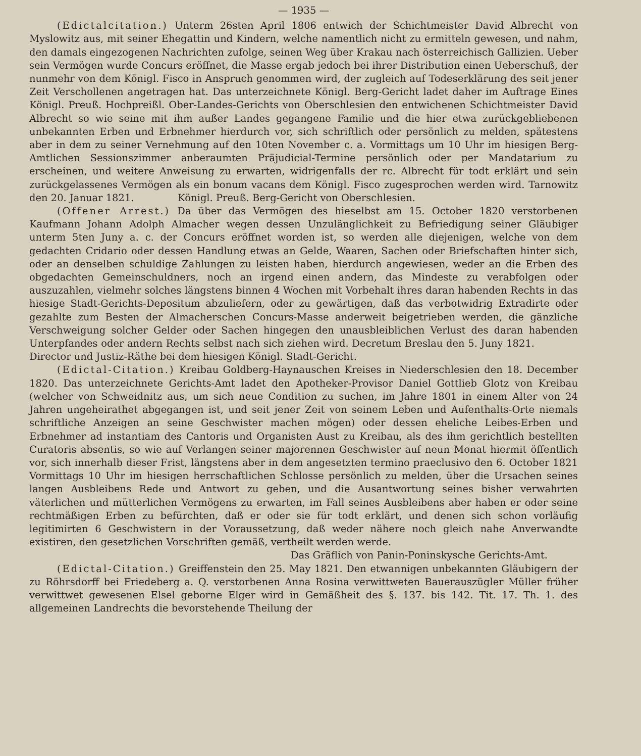— 1935 —
(Edictalcitation.) Unterm 26sten April 1806 entwich der Schichtmeister David Albrecht von Myslowitz aus, mit seiner Ehegattin und Kindern, welche namentlich nicht zu ermitteln gewesen, und nahm, den damals eingezogenen Nachrichten zufolge, seinen Weg über Krakau nach österreichisch Gallizien. Ueber sein Vermögen wurde Concurs eröffnet, die Masse ergab jedoch bei ihrer Distribution einen Ueberschuß, der nunmehr von dem Königl. Fisco in Anspruch genommen wird, der zugleich auf Todeserklärung des seit jener Zeit Verschollenen angetragen hat. Das unterzeichnete Königl. Berg-Gericht ladet daher im Auftrage Eines Königl. Preuß. Hochpreißl. Ober-Landes-Gerichts von Oberschlesien den entwichenen Schichtmeister David Albrecht so wie seine mit ihm außer Landes gegangene Familie und die hier etwa zurückgebliebenen unbekannten Erben und Erbnehmer hierdurch vor, sich schriftlich oder persönlich zu melden, spätestens aber in dem zu seiner Vernehmung auf den 10ten November c. a. Vormittags um 10 Uhr im hiesigen Berg-Amtlichen Sessionszimmer anberaumten Präjudicial-Termine persönlich oder per Mandatarium zu erscheinen, und weitere Anweisung zu erwarten, widrigenfalls der rc. Albrecht für todt erklärt und sein zurückgelassenes Vermögen als ein bonum vacans dem Königl. Fisco zugesprochen werden wird. Tarnowitz den 20. Januar 1821. Königl. Preuß. Berg-Gericht von Oberschlesien.
(Offener Arrest.) Da über das Vermögen des hieselbst am 15. October 1820 verstorbenen Kaufmann Johann Adolph Almacher wegen dessen Unzulänglichkeit zu Befriedigung seiner Gläubiger unterm 5ten Juny a. c. der Concurs eröffnet worden ist, so werden alle diejenigen, welche von dem gedachten Cridario oder dessen Handlung etwas an Gelde, Waaren, Sachen oder Briefschaften hinter sich, oder an denselben schuldige Zahlungen zu leisten haben, hierdurch angewiesen, weder an die Erben des obgedachten Gemeinschuldners, noch an irgend einen andern, das Mindeste zu verabfolgen oder auszuzahlen, vielmehr solches längstens binnen 4 Wochen mit Vorbehalt ihres daran habenden Rechts in das hiesige Stadt-Gerichts-Depositum abzuliefern, oder zu gewärtigen, daß das verbotwidrig Extradirte oder gezahlte zum Besten der Almacherschen Concurs-Masse anderweit beigetrieben werden, die gänzliche Verschweigung solcher Gelder oder Sachen hingegen den unausbleiblichen Verlust des daran habenden Unterpfandes oder andern Rechts selbst nach sich ziehen wird. Decretum Breslau den 5. Juny 1821. Director und Justiz-Räthe bei dem hiesigen Königl. Stadt-Gericht.
(Edictal-Citation.) Kreibau Goldberg-Haynauschen Kreises in Niederschlesien den 18. December 1820. Das unterzeichnete Gerichts-Amt ladet den Apotheker-Provisor Daniel Gottlieb Glotz von Kreibau (welcher von Schweidnitz aus, um sich neue Condition zu suchen, im Jahre 1801 in einem Alter von 24 Jahren ungeheirathet abgegangen ist, und seit jener Zeit von seinem Leben und Aufenthalts-Orte niemals schriftliche Anzeigen an seine Geschwister machen mögen) oder dessen eheliche Leibes-Erben und Erbnehmer ad instantiam des Cantoris und Organisten Aust zu Kreibau, als des ihm gerichtlich bestellten Curatoris absentis, so wie auf Verlangen seiner majorennen Geschwister auf neun Monat hiermit öffentlich vor, sich innerhalb dieser Frist, längstens aber in dem angesetzten termino praeclusivo den 6. October 1821 Vormittags 10 Uhr im hiesigen herrschaftlichen Schlosse persönlich zu melden, über die Ursachen seines langen Ausbleibens Rede und Antwort zu geben, und die Ausantwortung seines bisher verwahrten väterlichen und mütterlichen Vermögens zu erwarten, im Fall seines Ausbleibens aber haben er oder seine rechtmäßigen Erben zu befürchten, daß er oder sie für todt erklärt, und denen sich schon vorläufig legitimirten 6 Geschwistern in der Voraussetzung, daß weder nähere noch gleich nahe Anverwandte existiren, den gesetzlichen Vorschriften gemäß, vertheilt werden werde.
Das Gräflich von Panin-Poninskysche Gerichts-Amt.
(Edictal-Citation.) Greiffenstein den 25. May 1821. Den etwannigen unbekannten Gläubigern der zu Röhrsdorff bei Friedeberg a. Q. verstorbenen Anna Rosina verwittweten Bauerauszügler Müller früher verwittwet gewesenen Elsel geborne Elger wird in Gemäßheit des §. 137. bis 142. Tit. 17. Th. 1. des allgemeinen Landrechts die bevorstehende Theilung der